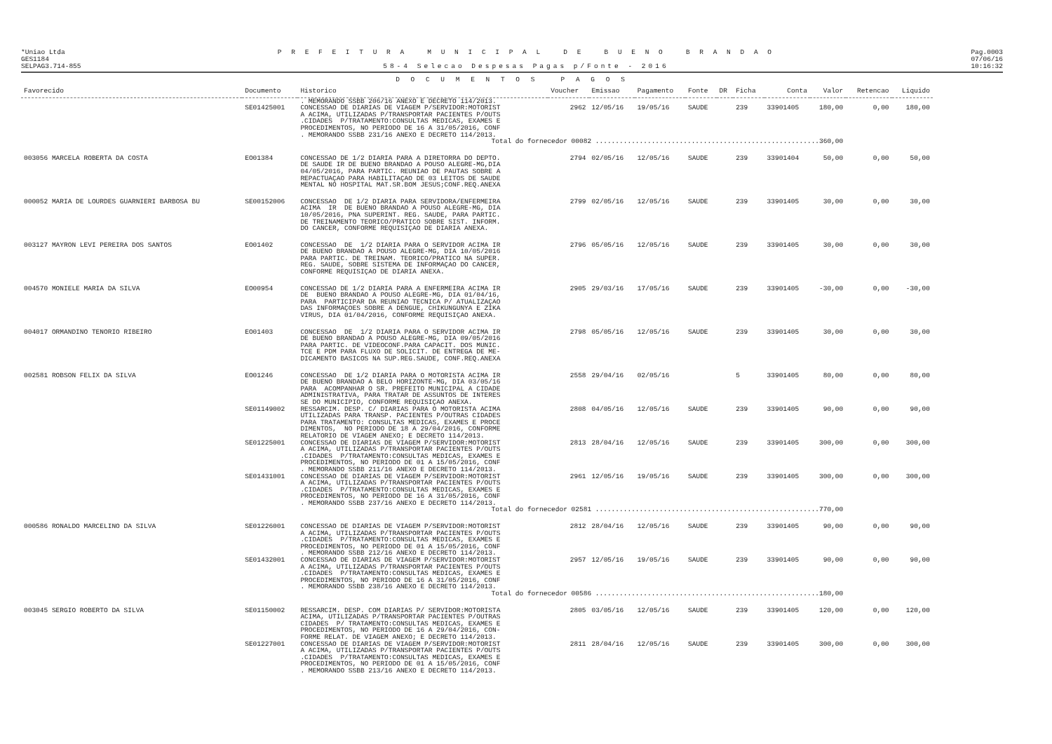*Uniao Ltda
GES1184
SELPAG3.714-855
P R E F E I T U R A M U N I C I P A L D E B U E N O B R A N D A O
58-4 Selecao Despesas Pagas p/Fonte - 2016
Pag.0003
07/06/16
10:16:32
D O C U M E N T O S P A G O S
| Favorecido | Documento | Historico | Voucher | Emissao | Pagamento | Fonte | DR | Ficha | Conta | Valor | Retencao | Liquido |
| --- | --- | --- | --- | --- | --- | --- | --- | --- | --- | --- | --- | --- |
| | | . MEMORANDO SSBB 206/16 ANEXO E DECRETO 114/2013. | | | | | | | | | | |
| | SE01425001 | CONCESSAO DE DIARIAS DE VIAGEM P/SERVIDOR:MOTORIST A ACIMA, UTILIZADAS P/TRANSPORTAR PACIENTES P/OUTS .CIDADES P/TRATAMENTO:CONSULTAS MEDICAS, EXAMES E PROCEDIMENTOS, NO PERIODO DE 16 A 31/05/2016, CONF . MEMORANDO SSBB 231/16 ANEXO E DECRETO 114/2013. | 2962 | 12/05/16 | 19/05/16 | SAUDE | | 239 | 33901405 | 180,00 | 0,00 | 180,00 |
| Total do fornecedor 00082 ........................................................360,00 | | | | | | | | | | | | |
| 003056 MARCELA ROBERTA DA COSTA | EO01384 | CONCESSAO DE 1/2 DIARIA PARA A DIRETORRA DO DEPTO. DE SAUDE IR DE BUENO BRANDAO A POUSO ALEGRE-MG,DIA 04/05/2016, PARA PARTIC. REUNIAO DE PAUTAS SOBRE A REPACTUAÇAO PARA HABILITAÇAO DE 03 LEITOS DE SAUDE MENTAL NO HOSPITAL MAT.SR.BOM JESUS;CONF.REQ.ANEXA | 2794 | 02/05/16 | 12/05/16 | SAUDE | | 239 | 33901404 | 50,00 | 0,00 | 50,00 |
| 000052 MARIA DE LOURDES GUARNIERI BARBOSA BU | SE00152006 | CONCESSAO DE 1/2 DIARIA PARA SERVIDORA/ENFERMEIRA ACIMA IR DE BUENO BRANDAO A POUSO ALEGRE-MG, DIA 10/05/2016, PNA SUPERINT. REG. SAUDE, PARA PARTIC. DE TREINAMENTO TEORICO/PRATICO SOBRE SIST. INFORM. DO CANCER, CONFORME REQUISIÇAO DE DIARIA ANEXA. | 2799 | 02/05/16 | 12/05/16 | SAUDE | | 239 | 33901405 | 30,00 | 0,00 | 30,00 |
| 003127 MAYRON LEVI PEREIRA DOS SANTOS | EO01402 | CONCESSAO DE 1/2 DIARIA PARA O SERVIDOR ACIMA IR DE BUENO BRANDAO A POUSO ALEGRE-MG, DIA 10/05/2016 PARA PARTIC. DE TREINAM. TEORICO/PRATICO NA SUPER. REG. SAUDE, SOBRE SISTEMA DE INFORMAÇAO DO CANCER, CONFORME REQUISIÇAO DE DIARIA ANEXA. | 2796 | 05/05/16 | 12/05/16 | SAUDE | | 239 | 33901405 | 30,00 | 0,00 | 30,00 |
| 004570 MONIELE MARIA DA SILVA | EO00954 | CONCESSAO DE 1/2 DIARIA PARA A ENFERMEIRA ACIMA IR DE BUENO BRANDAO A POUSO ALEGRE-MG, DIA 01/04/16, PARA PARTICIPAR DA REUNIAO TECNICA P/ ATUALIZAÇAO DAS INFORMAÇOES SOBRE A DENGUE, CHIKUNGUNYA E ZIKA VIRUS, DIA 01/04/2016, CONFORME REQUISIÇAO ANEXA. | 2905 | 29/03/16 | 17/05/16 | SAUDE | | 239 | 33901405 | -30,00 | 0,00 | -30,00 |
| 004017 ORMANDINO TENORIO RIBEIRO | EO01403 | CONCESSAO DE 1/2 DIARIA PARA O SERVIDOR ACIMA IR DE BUENO BRANDAO A POUSO ALEGRE-MG, DIA 09/05/2016 PARA PARTIC. DE VIDEOCONF.PARA CAPACIT. DOS MUNIC. TCE E PDM PARA FLUXO DE SOLICIT. DE ENTREGA DE ME- DICAMENTO BASICOS NA SUP.REG.SAUDE, CONF.REQ.ANEXA | 2798 | 05/05/16 | 12/05/16 | SAUDE | | 239 | 33901405 | 30,00 | 0,00 | 30,00 |
| 002581 ROBSON FELIX DA SILVA | EO01246 | CONCESSAO DE 1/2 DIARIA PARA O MOTORISTA ACIMA IR DE BUENO BRANDAO A BELO HORIZONTE-MG, DIA 03/05/16 PARA ACOMPANHAR O SR. PREFEITO MUNICIPAL A CIDADE ADMINISTRATIVA, PARA TRATAR DE ASSUNTOS DE INTERES SE DO MUNICIPIO, CONFORME REQUISIÇAO ANEXA. | 2558 | 29/04/16 | 02/05/16 | | | 5 | 33901405 | 80,00 | 0,00 | 80,00 |
| | SE01149002 | RESSARCIM. DESP. C/ DIARIAS PARA O MOTORISTA ACIMA UTILIZADAS PARA TRANSP. PACIENTES P/OUTRAS CIDADES PARA TRATAMENTO: CONSULTAS MEDICAS, EXAMES E PROCE DIMENTOS, NO PERIODO DE 18 A 29/04/2016, CONFORME RELATORIO DE VIAGEM ANEXO; E DECRETO 114/2013. | 2808 | 04/05/16 | 12/05/16 | SAUDE | | 239 | 33901405 | 90,00 | 0,00 | 90,00 |
| | SE01225001 | CONCESSAO DE DIARIAS DE VIAGEM P/SERVIDOR:MOTORIST A ACIMA, UTILIZADAS P/TRANSPORTAR PACIENTES P/OUTS .CIDADES P/TRATAMENTO:CONSULTAS MEDICAS, EXAMES E PROCEDIMENTOS, NO PERIODO DE 01 A 15/05/2016, CONF . MEMORANDO SSBB 211/16 ANEXO E DECRETO 114/2013. | 2813 | 28/04/16 | 12/05/16 | SAUDE | | 239 | 33901405 | 300,00 | 0,00 | 300,00 |
| | SE01431001 | CONCESSAO DE DIARIAS DE VIAGEM P/SERVIDOR:MOTORIST A ACIMA, UTILIZADAS P/TRANSPORTAR PACIENTES P/OUTS .CIDADES P/TRATAMENTO:CONSULTAS MEDICAS, EXAMES E PROCEDIMENTOS, NO PERIODO DE 16 A 31/05/2016, CONF . MEMORANDO SSBB 237/16 ANEXO E DECRETO 114/2013. | 2961 | 12/05/16 | 19/05/16 | SAUDE | | 239 | 33901405 | 300,00 | 0,00 | 300,00 |
| Total do fornecedor 02581 ........................................................770,00 | | | | | | | | | | | | |
| 000586 RONALDO MARCELINO DA SILVA | SE01226001 | CONCESSAO DE DIARIAS DE VIAGEM P/SERVIDOR:MOTORIST A ACIMA, UTILIZADAS P/TRANSPORTAR PACIENTES P/OUTS .CIDADES P/TRATAMENTO:CONSULTAS MEDICAS, EXAMES E PROCEDIMENTOS, NO PERIODO DE 01 A 15/05/2016, CONF . MEMORANDO SSBB 212/16 ANEXO E DECRETO 114/2013. | 2812 | 28/04/16 | 12/05/16 | SAUDE | | 239 | 33901405 | 90,00 | 0,00 | 90,00 |
| | SE01432001 | CONCESSAO DE DIARIAS DE VIAGEM P/SERVIDOR:MOTORIST A ACIMA, UTILIZADAS P/TRANSPORTAR PACIENTES P/OUTS .CIDADES P/TRATAMENTO:CONSULTAS MEDICAS, EXAMES E PROCEDIMENTOS, NO PERIODO DE 16 A 31/05/2016, CONF . MEMORANDO SSBB 238/16 ANEXO E DECRETO 114/2013. | 2957 | 12/05/16 | 19/05/16 | SAUDE | | 239 | 33901405 | 90,00 | 0,00 | 90,00 |
| Total do fornecedor 00586 ........................................................180,00 | | | | | | | | | | | | |
| 003045 SERGIO ROBERTO DA SILVA | SE01150002 | RESSARCIM. DESP. COM DIARIAS P/ SERVIDOR:MOTORISTA ACIMA, UTILIZADAS P/TRANSPORTAR PACIENTES P/OUTRAS CIDADES P/ TRATAMENTO:CONSULTAS MEDICAS, EXAMES E PROCEDIMENTOS, NO PERIODO DE 16 A 29/04/2016, CON- FORME RELAT. DE VIAGEM ANEXO; E DECRETO 114/2013. | 2805 | 03/05/16 | 12/05/16 | SAUDE | | 239 | 33901405 | 120,00 | 0,00 | 120,00 |
| | SE01227001 | CONCESSAO DE DIARIAS DE VIAGEM P/SERVIDOR:MOTORIST A ACIMA, UTILIZADAS P/TRANSPORTAR PACIENTES P/OUTS .CIDADES P/TRATAMENTO:CONSULTAS MEDICAS, EXAMES E PROCEDIMENTOS, NO PERIODO DE 01 A 15/05/2016, CONF . MEMORANDO SSBB 213/16 ANEXO E DECRETO 114/2013. | 2811 | 28/04/16 | 12/05/16 | SAUDE | | 239 | 33901405 | 300,00 | 0,00 | 300,00 |